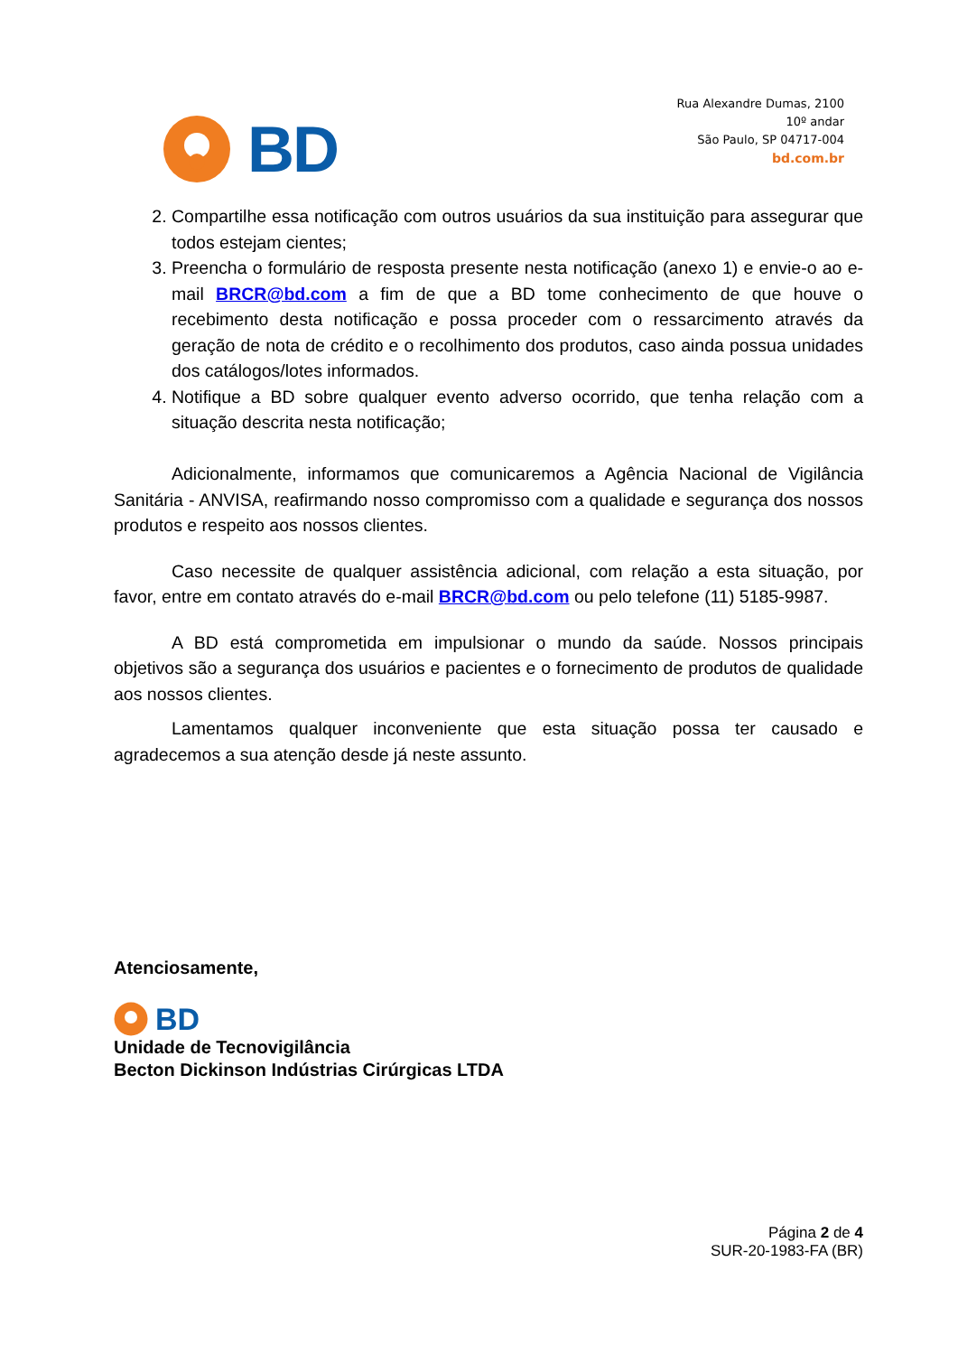BD
Rua Alexandre Dumas, 2100
10º andar
São Paulo, SP 04717-004
bd.com.br
2. Compartilhe essa notificação com outros usuários da sua instituição para assegurar que todos estejam cientes;
3. Preencha o formulário de resposta presente nesta notificação (anexo 1) e envie-o ao e-mail BRCR@bd.com a fim de que a BD tome conhecimento de que houve o recebimento desta notificação e possa proceder com o ressarcimento através da geração de nota de crédito e o recolhimento dos produtos, caso ainda possua unidades dos catálogos/lotes informados.
4. Notifique a BD sobre qualquer evento adverso ocorrido, que tenha relação com a situação descrita nesta notificação;
Adicionalmente, informamos que comunicaremos a Agência Nacional de Vigilância Sanitária - ANVISA, reafirmando nosso compromisso com a qualidade e segurança dos nossos produtos e respeito aos nossos clientes.
Caso necessite de qualquer assistência adicional, com relação a esta situação, por favor, entre em contato através do e-mail BRCR@bd.com ou pelo telefone (11) 5185-9987.
A BD está comprometida em impulsionar o mundo da saúde. Nossos principais objetivos são a segurança dos usuários e pacientes e o fornecimento de produtos de qualidade aos nossos clientes.
Lamentamos qualquer inconveniente que esta situação possa ter causado e agradecemos a sua atenção desde já neste assunto.
Atenciosamente,
BD
Unidade de Tecnovigilância
Becton Dickinson Indústrias Cirúrgicas LTDA
Página 2 de 4
SUR-20-1983-FA (BR)